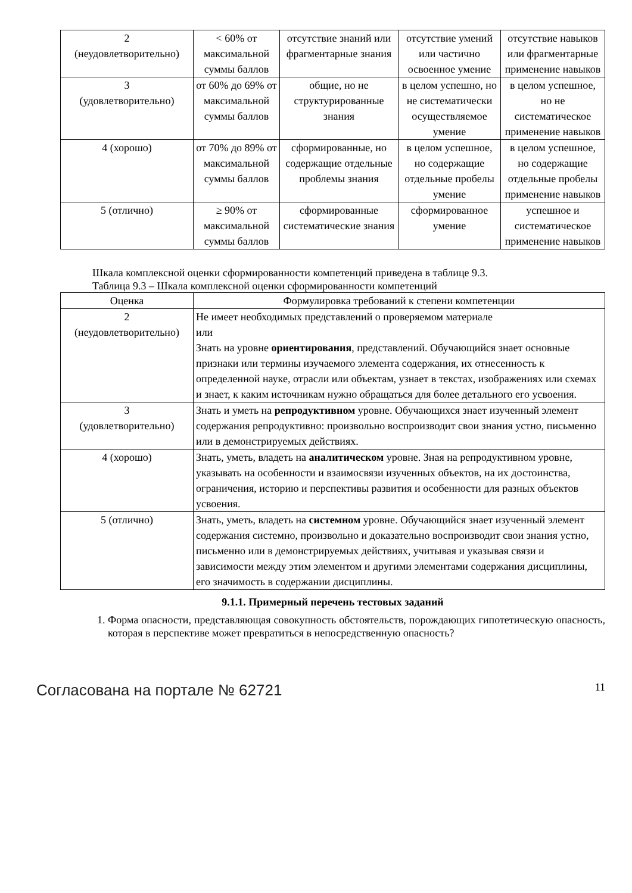| 2 (неудовлетворительно) | < 60% от максимальной суммы баллов | отсутствие знаний или фрагментарные знания | отсутствие умений или частично освоенное умение | отсутствие навыков или фрагментарные применение навыков |
| 3 (удовлетворительно) | от 60% до 69% от максимальной суммы баллов | общие, но не структурированные знания | в целом успешно, но не систематически осуществляемое умение | в целом успешное, но не систематическое применение навыков |
| 4 (хорошо) | от 70% до 89% от максимальной суммы баллов | сформированные, но содержащие отдельные проблемы знания | в целом успешное, но содержащие отдельные пробелы умение | в целом успешное, но содержащие отдельные пробелы применение навыков |
| 5 (отлично) | ≥ 90% от максимальной суммы баллов | сформированные систематические знания | сформированное умение | успешное и систематическое применение навыков |
Шкала комплексной оценки сформированности компетенций приведена в таблице 9.3.
Таблица 9.3 – Шкала комплексной оценки сформированности компетенций
| Оценка | Формулировка требований к степени компетенции |
| --- | --- |
| 2 (неудовлетворительно) | Не имеет необходимых представлений о проверяемом материале или Знать на уровне ориентирования , представлений. Обучающийся знает основные признаки или термины изучаемого элемента содержания, их отнесенность к определенной науке, отрасли или объектам, узнает в текстах, изображениях или схемах и знает, к каким источникам нужно обращаться для более детального его усвоения. |
| 3 (удовлетворительно) | Знать и уметь на репродуктивном уровне. Обучающихся знает изученный элемент содержания репродуктивно: произвольно воспроизводит свои знания устно, письменно или в демонстрируемых действиях. |
| 4 (хорошо) | Знать, уметь, владеть на аналитическом уровне. Зная на репродуктивном уровне, указывать на особенности и взаимосвязи изученных объектов, на их достоинства, ограничения, историю и перспективы развития и особенности для разных объектов усвоения. |
| 5 (отлично) | Знать, уметь, владеть на системном уровне. Обучающийся знает изученный элемент содержания системно, произвольно и доказательно воспроизводит свои знания устно, письменно или в демонстрируемых действиях, учитывая и указывая связи и зависимости между этим элементом и другими элементами содержания дисциплины, его значимость в содержании дисциплины. |
9.1.1. Примерный перечень тестовых заданий
1. Форма опасности, представляющая совокупность обстоятельств, порождающих гипотетическую опасность, которая в перспективе может превратиться в непосредственную опасность?
Согласована на портале № 62721 11